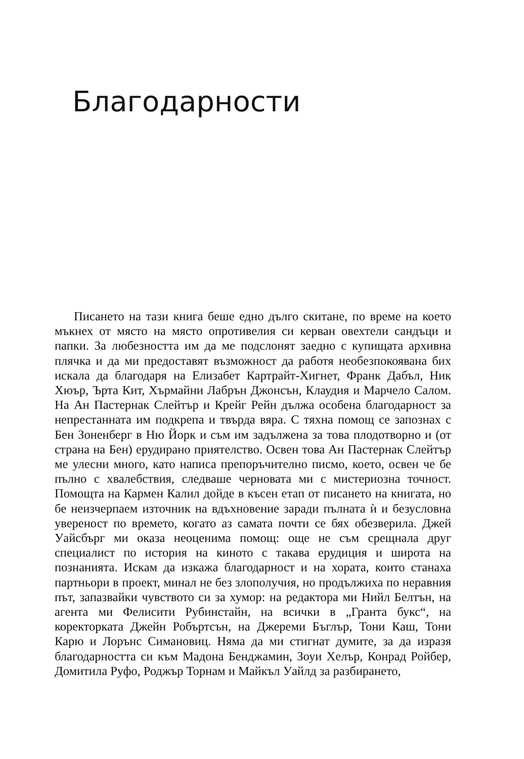Благодарности
Писането на тази книга беше едно дълго скитане, по време на което мъкнех от място на място опротивелия си керван овехтели сандъци и папки. За любезността им да ме подслонят заедно с купищата архивна плячка и да ми предоставят възможност да работя необезпокоявана бих искала да благодаря на Елизабет Картрайт-Хигнет, Франк Дабъл, Ник Хюър, Ърта Кит, Хърмайни Лабрън Джонсън, Клаудия и Марчело Салом. На Ан Пастернак Слейтър и Крейг Рейн дължа особена благодарност за непрестанната им подкрепа и твърда вяра. С тяхна помощ се запознах с Бен Зоненберг в Ню Йорк и съм им задължена за това плодотворно и (от страна на Бен) ерудирано приятелство. Освен това Ан Пастернак Слейтър ме улесни много, като написа препоръчително писмо, което, освен че бе пълно с хвалебствия, следваше черновата ми с мистериозна точност. Помощта на Кармен Калил дойде в късен етап от писането на книгата, но бе неизчерпаем източник на вдъхновение заради пълната ѝ и безусловна увереност по времето, когато аз самата почти се бях обезверила. Джей Уайсбърг ми оказа неоценима помощ: още не съм срещнала друг специалист по история на киното с такава ерудиция и широта на познанията. Искам да изкажа благодарност и на хората, които станаха партньори в проект, минал не без злополучия, но продължиха по неравния път, запазвайки чувството си за хумор: на редактора ми Нийл Белтън, на агента ми Фелисити Рубинстайн, на всички в „Гранта букс“, на коректорката Джейн Робъртсън, на Джереми Бъглър, Тони Каш, Тони Карю и Лорънс Симановиц. Няма да ми стигнат думите, за да изразя благодарността си към Мадона Бенджамин, Зоуи Хелър, Конрад Ройбер, Домитила Руфо, Роджър Торнам и Майкъл Уайлд за разбирането,